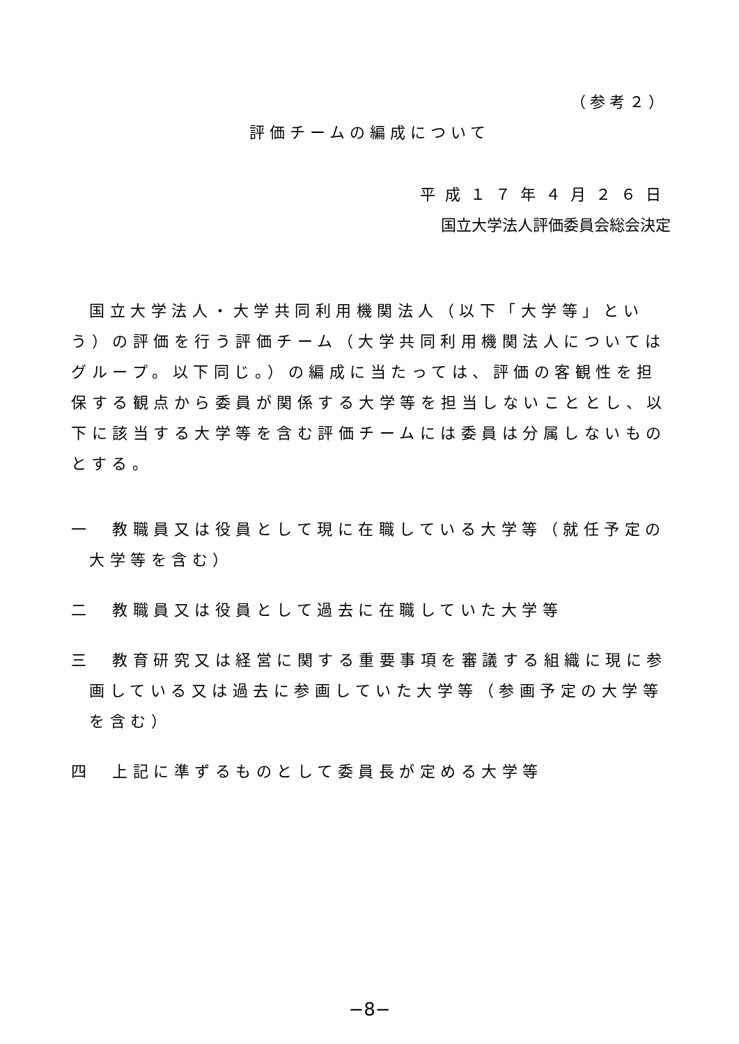（参考２）
評価チームの編成について
平成１７年４月２６日
国立大学法人評価委員会総会決定
国立大学法人・大学共同利用機関法人（以下「大学等」という）の評価を行う評価チーム（大学共同利用機関法人についてはグループ。以下同じ。）の編成に当たっては、評価の客観性を担保する観点から委員が関係する大学等を担当しないこととし、以下に該当する大学等を含む評価チームには委員は分属しないものとする。
一　教職員又は役員として現に在職している大学等（就任予定の大学等を含む）
二　教職員又は役員として過去に在職していた大学等
三　教育研究又は経営に関する重要事項を審議する組織に現に参画している又は過去に参画していた大学等（参画予定の大学等を含む）
四　上記に準ずるものとして委員長が定める大学等
−8−